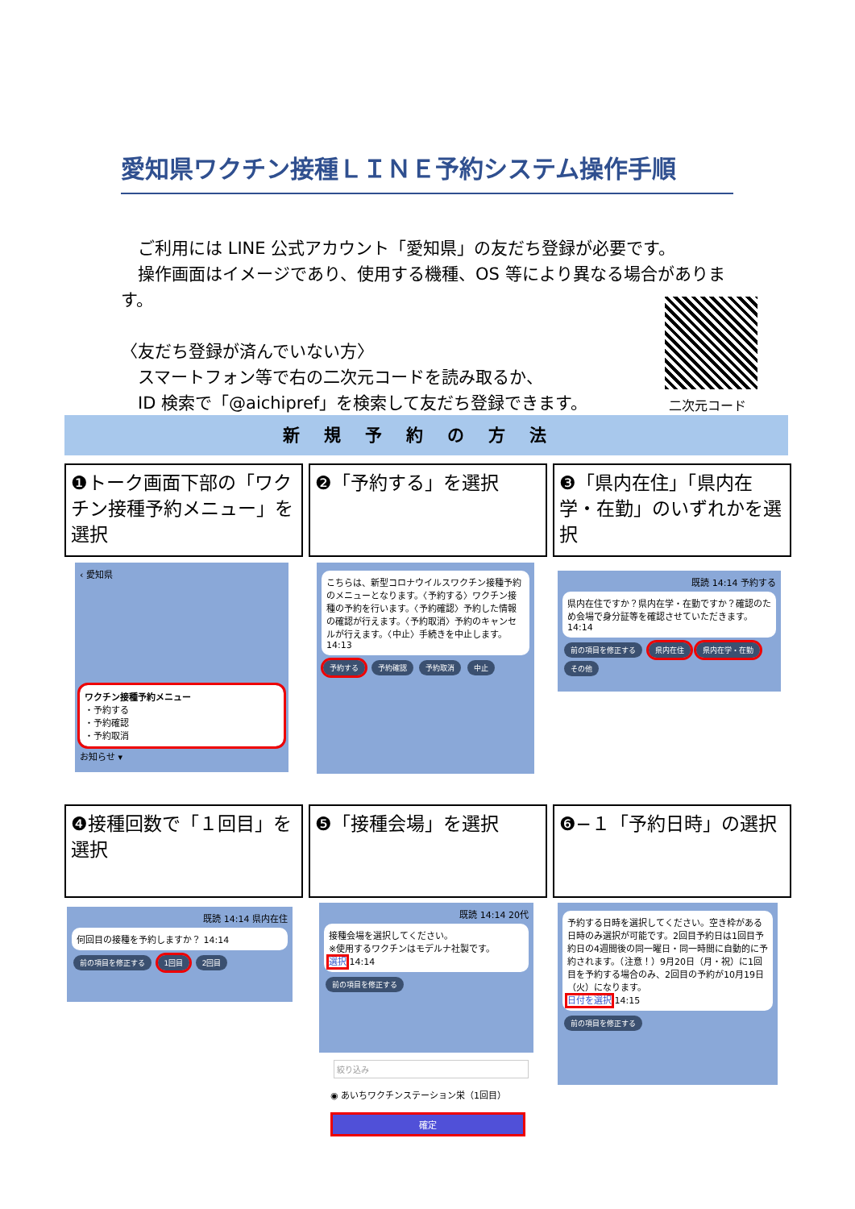愛知県ワクチン接種ＬＩＮＥ予約システム操作手順
　ご利用には LINE 公式アカウント「愛知県」の友だち登録が必要です。
　操作画面はイメージであり、使用する機種、OS 等により異なる場合があります。
〈友だち登録が済んでいない方〉
　スマートフォン等で右の二次元コードを読み取るか、
　ID 検索で「@aichipref」を検索して友だち登録できます。
二次元コード
新規予約の方法
❶トーク画面下部の「ワクチン接種予約メニュー」を選択
❷「予約する」を選択
❸「県内在住」「県内在学・在勤」のいずれかを選択
‹ 愛知県
ワクチン接種予約メニュー
・予約する
・予約確認
・予約取消
お知らせ ▾
こちらは、新型コロナウイルスワクチン接種予約のメニューとなります。〈予約する〉ワクチン接種の予約を行います。〈予約確認〉予約した情報の確認が行えます。〈予約取消〉予約のキャンセルが行えます。〈中止〉手続きを中止します。 14:13
予約する 予約確認 予約取消 中止
既読 14:14 予約する
県内在住ですか？県内在学・在勤ですか？確認のため会場で身分証等を確認させていただきます。 14:14
前の項目を修正する 県内在住 県内在学・在勤 その他
❹接種回数で「１回目」を選択
❺「接種会場」を選択 ❻−１「予約日時」の選択
既読 14:14 県内在住
何回目の接種を予約しますか？ 14:14
前の項目を修正する 1回目 2回目
既読 14:14 20代
接種会場を選択してください。
※使用するワクチンはモデルナ社製です。
選択 14:14
前の項目を修正する
絞り込み
◉ あいちワクチンステーション栄（1回目）
確定
予約する日時を選択してください。空き枠がある日時のみ選択が可能です。2回目予約日は1回目予約日の4週間後の同一曜日・同一時間に自動的に予約されます。（注意！）9月20日（月・祝）に1回目を予約する場合のみ、2回目の予約が10月19日（火）になります。
日付を選択 14:15
前の項目を修正する